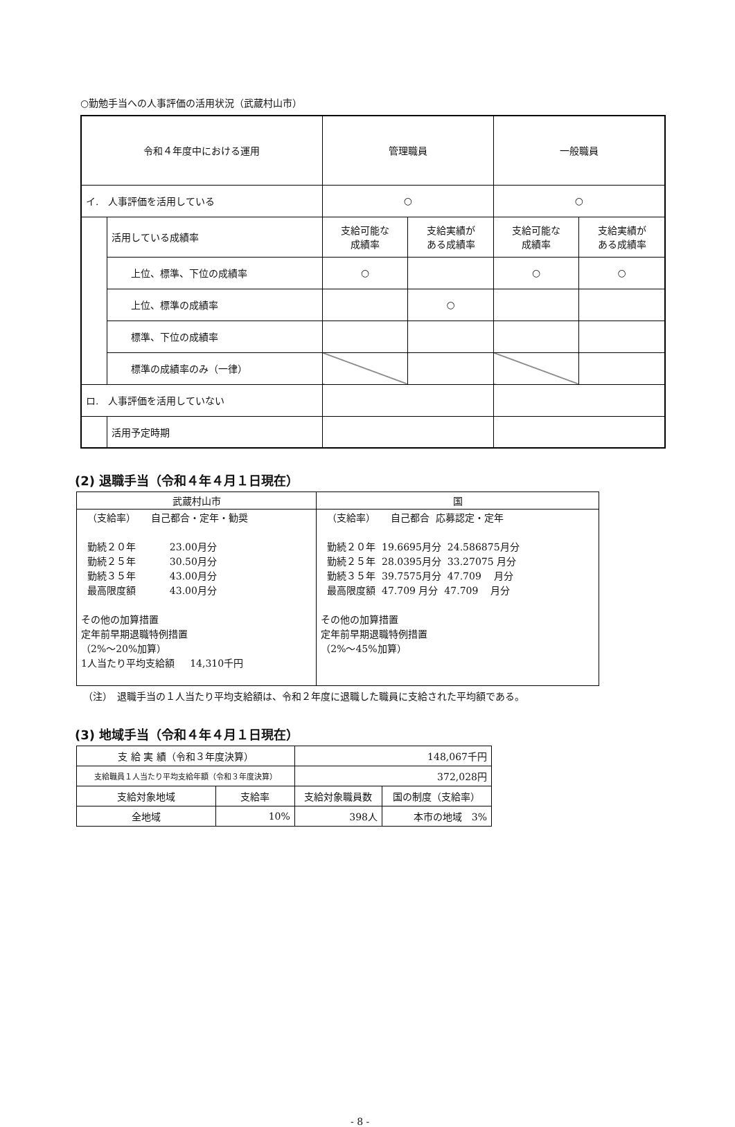○勤勉手当への人事評価の活用状況（武蔵村山市）
| 令和４年度中における運用 | | 管理職員 | | 一般職員 | |
| イ. 人事評価を活用している | | ○ | | ○ | |
| | 活用している成績率 | 支給可能な 成績率 | 支給実績が ある成績率 | 支給可能な 成績率 | 支給実績が ある成績率 |
| | 上位、標準、下位の成績率 | ○ | | ○ | ○ |
| | 上位、標準の成績率 | | ○ | | |
| | 標準、下位の成績率 | | | | |
| | 標準の成績率のみ（一律） | | | | |
| ロ. 人事評価を活用していない | | | | | |
| | 活用予定時期 | | | | |
(2) 退職手当（令和４年４月１日現在）
| 武蔵村山市 | 国 |
| （支給率） 自己都合・定年・勧奨 勤続２０年 23.00月分 勤続２５年 30.50月分 勤続３５年 43.00月分 最高限度額 43.00月分 その他の加算措置 定年前早期退職特例措置 （2%～20%加算） 1人当たり平均支給額 14,310千円 | （支給率） 自己都合 応募認定・定年 勤続２０年 19.6695月分 24.586875月分 勤続２５年 28.0395月分 33.27075 月分 勤続３５年 39.7575月分 47.709 月分 最高限度額 47.709 月分 47.709 月分 その他の加算措置 定年前早期退職特例措置 （2%～45%加算） |
（注）　退職手当の１人当たり平均支給額は、令和２年度に退職した職員に支給された平均額である。
(3) 地域手当（令和４年４月１日現在）
| 支 給 実 績（令和３年度決算） | | 148,067千円 | |
| 支給職員１人当たり平均支給年額（令和３年度決算） | | 372,028円 | |
| 支給対象地域 | 支給率 | 支給対象職員数 | 国の制度（支給率） |
| 全地域 | 10% | 398人 | 本市の地域 3% |
- 8 -